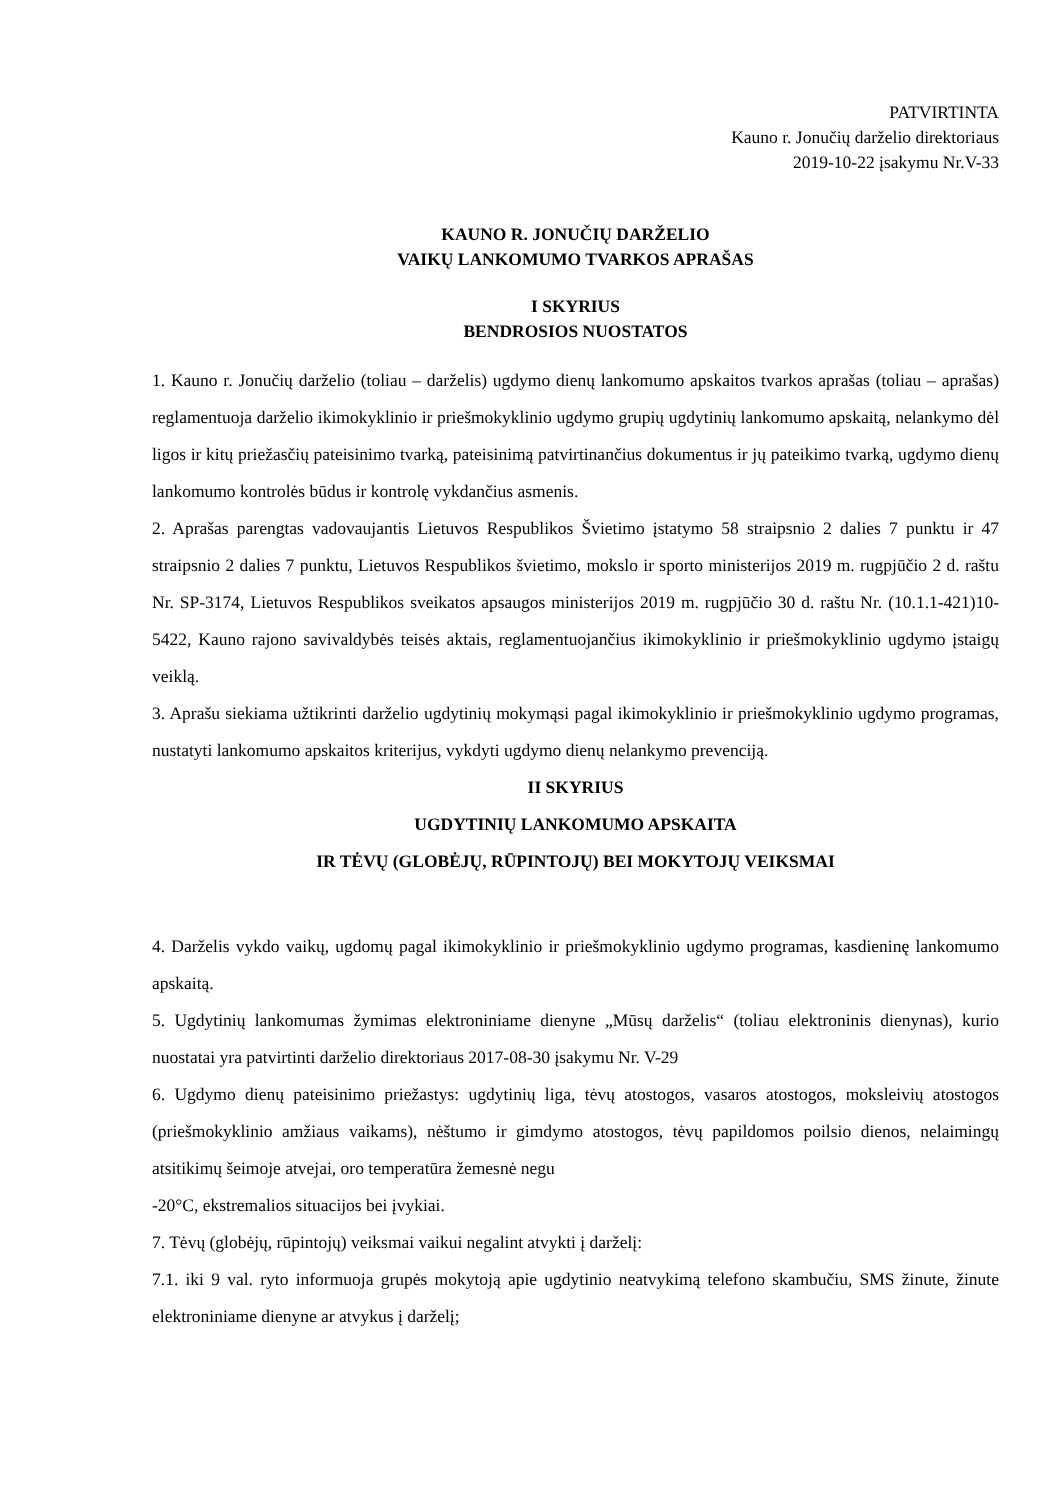PATVIRTINTA
Kauno r. Jonučių darželio direktoriaus
2019-10-22 įsakymu Nr.V-33
KAUNO R. JONUČIŲ DARŽELIO
VAIKŲ LANKOMUMO TVARKOS APRAŠAS
I SKYRIUS
BENDROSIOS NUOSTATOS
1. Kauno r. Jonučių darželio (toliau – darželis) ugdymo dienų lankomumo apskaitos tvarkos aprašas (toliau – aprašas) reglamentuoja darželio ikimokyklinio ir priešmokyklinio ugdymo grupių ugdytinių lankomumo apskaitą, nelankymo dėl ligos ir kitų priežasčių pateisinimo tvarką, pateisinimą patvirtinančius dokumentus ir jų pateikimo tvarką, ugdymo dienų lankomumo kontrolės būdus ir kontrolę vykdančius asmenis.
2. Aprašas parengtas vadovaujantis Lietuvos Respublikos Švietimo įstatymo 58 straipsnio 2 dalies 7 punktu ir 47 straipsnio 2 dalies 7 punktu, Lietuvos Respublikos švietimo, mokslo ir sporto ministerijos 2019 m. rugpjūčio 2 d. raštu Nr. SP-3174, Lietuvos Respublikos sveikatos apsaugos ministerijos 2019 m. rugpjūčio 30 d. raštu Nr. (10.1.1-421)10-5422, Kauno rajono savivaldybės teisės aktais, reglamentuojančius ikimokyklinio ir priešmokyklinio ugdymo įstaigų veiklą.
3. Aprašu siekiama užtikrinti darželio ugdytinių mokymąsi pagal ikimokyklinio ir priešmokyklinio ugdymo programas, nustatyti lankomumo apskaitos kriterijus, vykdyti ugdymo dienų nelankymo prevenciją.
II SKYRIUS
UGDYTINIŲ LANKOMUMO APSKAITA
IR TĖVŲ (GLOBĖJŲ, RŪPINTOJŲ) BEI MOKYTOJŲ VEIKSMAI
4. Darželis vykdo vaikų, ugdomų pagal ikimokyklinio ir priešmokyklinio ugdymo programas, kasdieninę lankomumo apskaitą.
5. Ugdytinių lankomumas žymimas elektroniniame dienyne „Mūsų darželis“ (toliau elektroninis dienynas), kurio nuostatai yra patvirtinti darželio direktoriaus 2017-08-30 įsakymu Nr. V-29
6. Ugdymo dienų pateisinimo priežastys: ugdytinių liga, tėvų atostogos, vasaros atostogos, moksleivių atostogos (priešmokyklinio amžiaus vaikams), nėštumo ir gimdymo atostogos, tėvų papildomos poilsio dienos, nelaimingų atsitikimų šeimoje atvejai, oro temperatūra žemesnė negu
-20°C, ekstremalios situacijos bei įvykiai.
7. Tėvų (globėjų, rūpintojų) veiksmai vaikui negalint atvykti į darželį:
7.1. iki 9 val. ryto informuoja grupės mokytoją apie ugdytinio neatvykimą telefono skambučiu, SMS žinute, žinute elektroniniame dienyne ar atvykus į darželį;